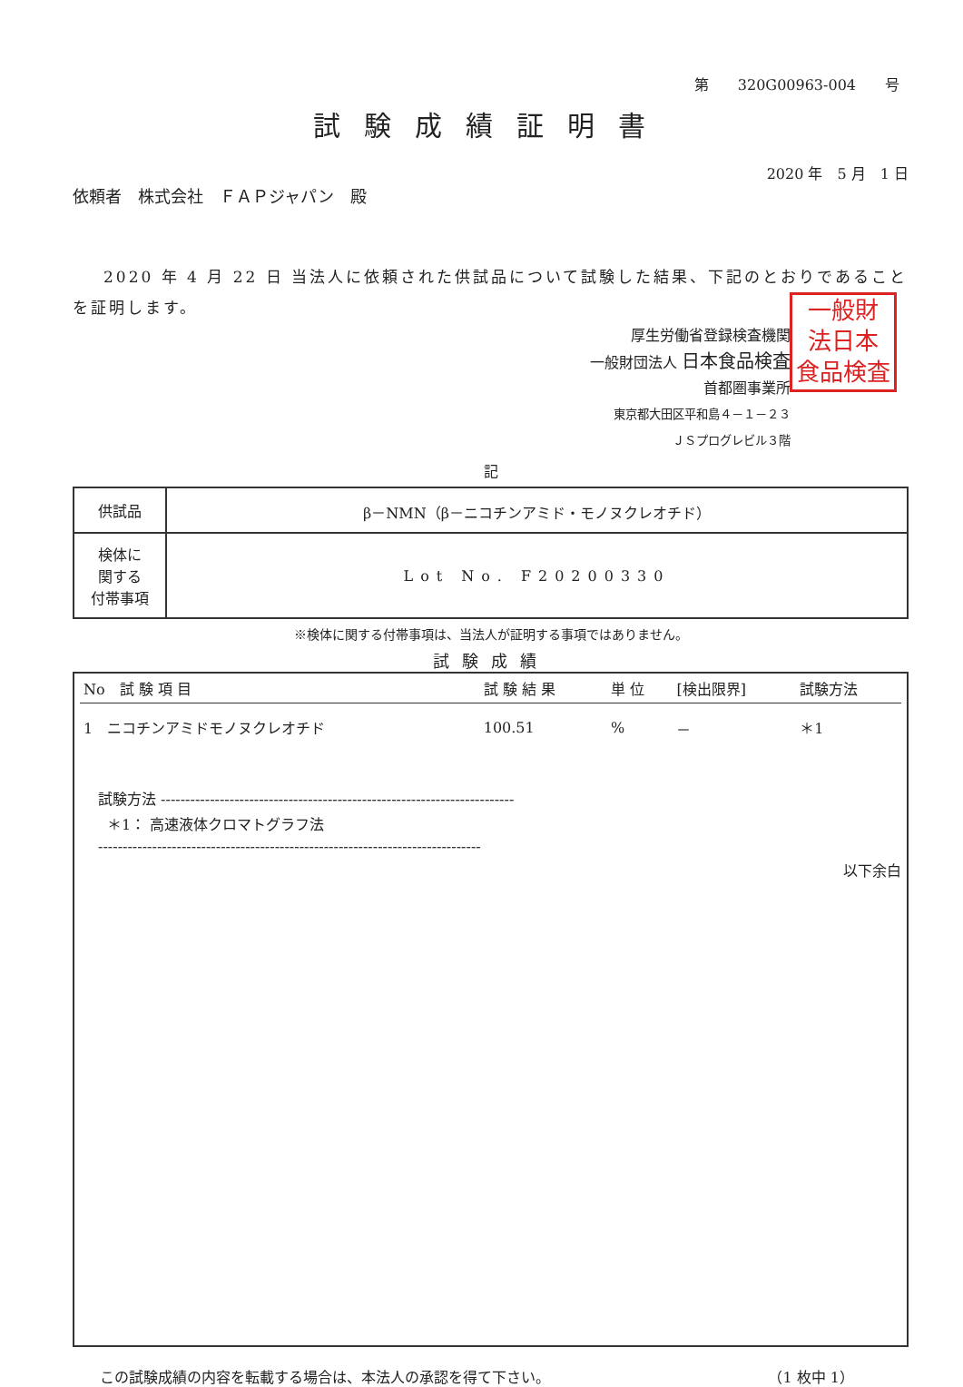第　　320G00963-004　　号
試験成績証明書
2020 年　5 月　1 日
依頼者　株式会社　ＦＡＰジャパン　殿
2020 年 4 月 22 日 当法人に依頼された供試品について試験した結果、下記のとおりであることを証明します。
厚生労働省登録検査機関
一般財団法人 日本食品検査
首都圏事業所
東京都大田区平和島４－１－２３
ＪＳプログレビル３階
一般財
法日本
食品検査
記
| 供試品 | β－NMN（β－ニコチンアミド・モノヌクレオチド） |
| 検体に 関する 付帯事項 | Lot No. F20200330 |
※検体に関する付帯事項は、当法人が証明する事項ではありません。
試験成績
| No 試 験 項 目 | 試 験 結 果 | 単 位 | [検出限界] | 試験方法 |
| --- | --- | --- | --- | --- |
| 1 ニコチンアミドモノヌクレオチド | 100.51 | % | － | ＊1 |
試験方法 ------------------------------------------------------------------------
＊1： 高速液体クロマトグラフ法
------------------------------------------------------------------------------
以下余白
この試験成績の内容を転載する場合は、本法人の承認を得て下さい。 （1 枚中 1）